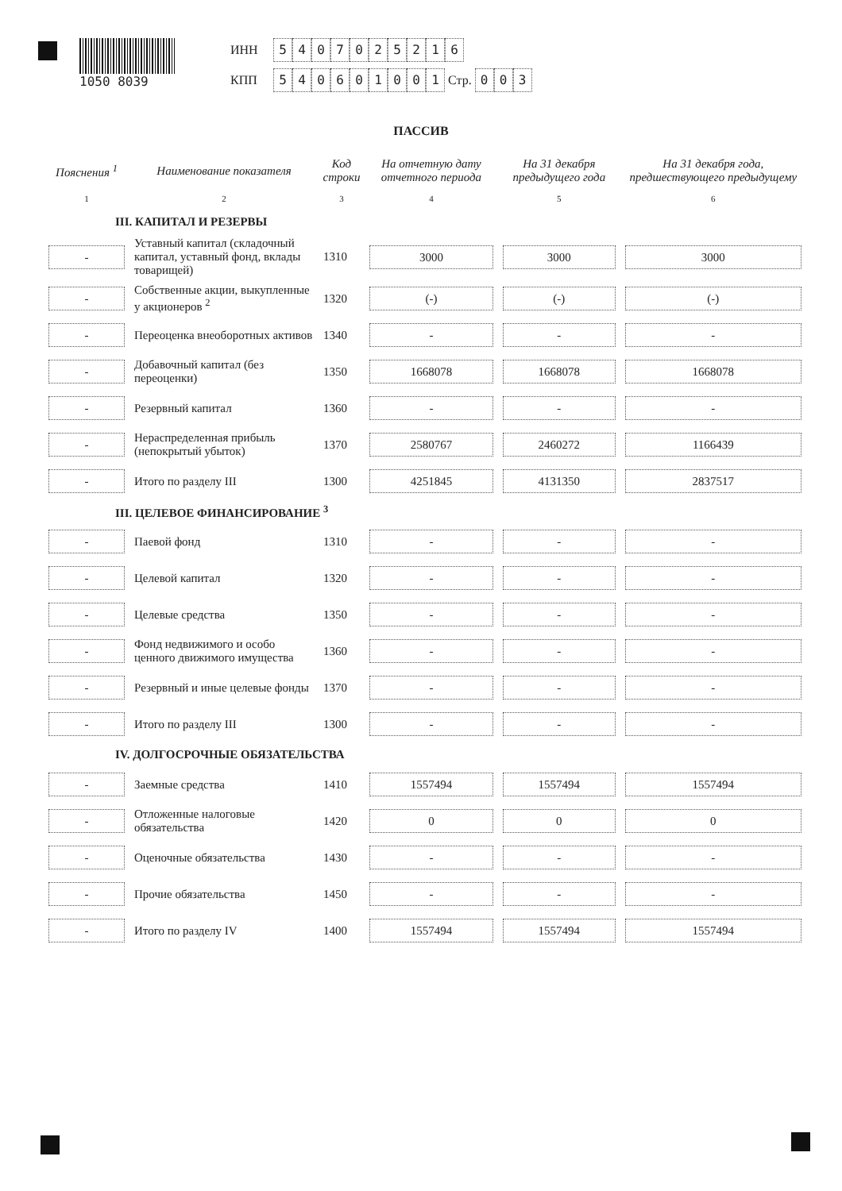1050 8039 ИНН 5407025216
КПП 540601001 Стр. 003
ПАССИВ
| Пояснения <sup>1</sup> | Наименование показателя | Код строки | На отчетную дату отчетного периода | На 31 декабря предыдущего года | На 31 декабря года, предшествующего предыдущему |
| --- | --- | --- | --- | --- | --- |
| 1 | 2 | 3 | 4 | 5 | 6 |
| III. КАПИТАЛ И РЕЗЕРВЫ | | | | | |
| - | Уставный капитал (складочный капитал, уставный фонд, вклады товарищей) | 1310 | 3000 | 3000 | 3000 |
| - | Собственные акции, выкупленные у акционеров <sup>2</sup> | 1320 | (-) | (-) | (-) |
| - | Переоценка внеоборотных активов | 1340 | - | - | - |
| - | Добавочный капитал (без переоценки) | 1350 | 1668078 | 1668078 | 1668078 |
| - | Резервный капитал | 1360 | - | - | - |
| - | Нераспределенная прибыль (непокрытый убыток) | 1370 | 2580767 | 2460272 | 1166439 |
| - | Итого по разделу III | 1300 | 4251845 | 4131350 | 2837517 |
| III. ЦЕЛЕВОЕ ФИНАНСИРОВАНИЕ <sup>3</sup> | | | | | |
| - | Паевой фонд | 1310 | - | - | - |
| - | Целевой капитал | 1320 | - | - | - |
| - | Целевые средства | 1350 | - | - | - |
| - | Фонд недвижимого и особо ценного движимого имущества | 1360 | - | - | - |
| - | Резервный и иные целевые фонды | 1370 | - | - | - |
| - | Итого по разделу III | 1300 | - | - | - |
| IV. ДОЛГОСРОЧНЫЕ ОБЯЗАТЕЛЬСТВА | | | | | |
| - | Заемные средства | 1410 | 1557494 | 1557494 | 1557494 |
| - | Отложенные налоговые обязательства | 1420 | 0 | 0 | 0 |
| - | Оценочные обязательства | 1430 | - | - | - |
| - | Прочие обязательства | 1450 | - | - | - |
| - | Итого по разделу IV | 1400 | 1557494 | 1557494 | 1557494 |